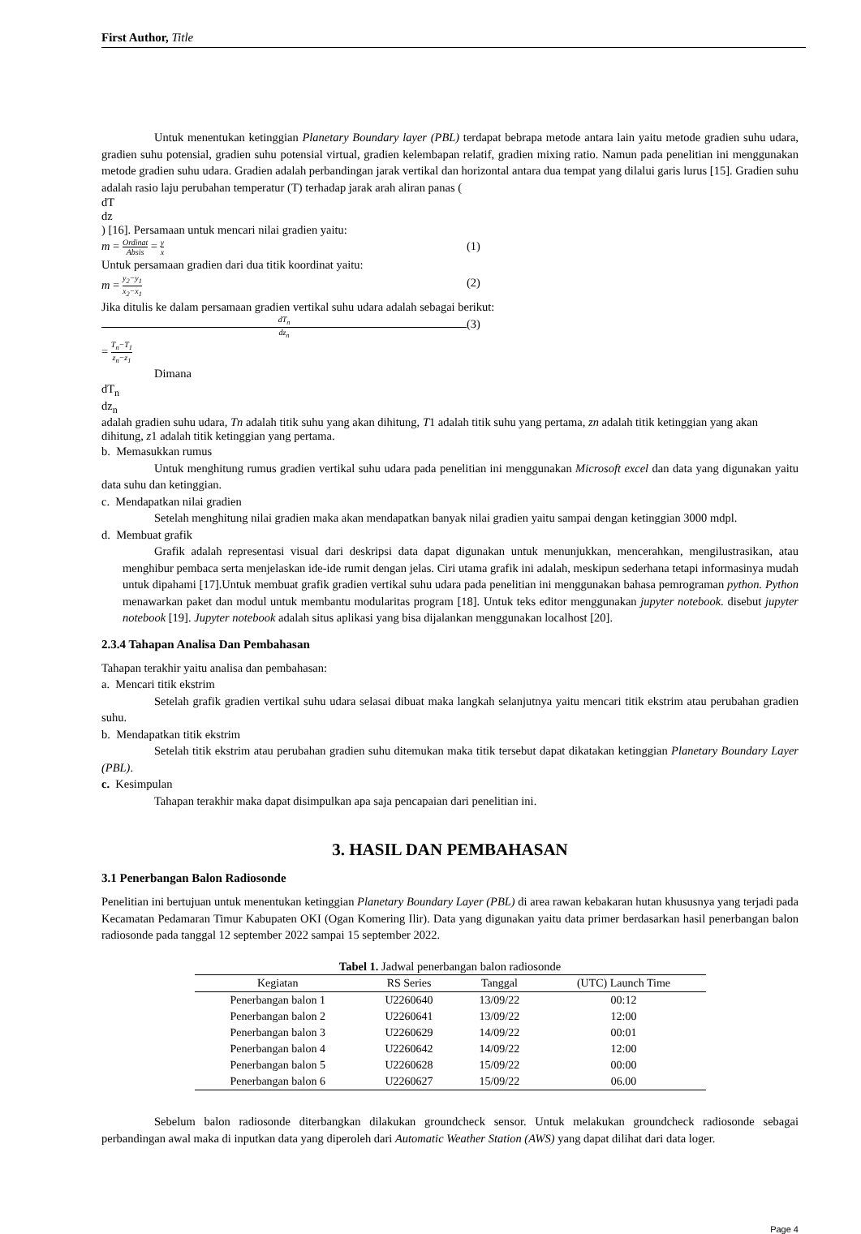First Author, Title
Untuk menentukan ketinggian Planetary Boundary layer (PBL) terdapat bebrapa metode antara lain yaitu metode gradien suhu udara, gradien suhu potensial, gradien suhu potensial virtual, gradien kelembapan relatif, gradien mixing ratio. Namun pada penelitian ini menggunakan metode gradien suhu udara. Gradien adalah perbandingan jarak vertikal dan horizontal antara dua tempat yang dilalui garis lurus [15]. Gradien suhu adalah rasio laju perubahan temperatur (T) terhadap jarak arah aliran panas (
dT
dz
) [16]. Persamaan untuk mencari nilai gradien yaitu:
m =
Ordinat
Absis
=
y
x
(1)
Untuk persamaan gradien dari dua titik koordinat yaitu:
m =
y<sub>2</sub>−y<sub>1</sub>
x<sub>2</sub>−x<sub>1</sub>
(2)
Jika ditulis ke dalam persamaan gradien vertikal suhu udara adalah sebagai berikut:
dT<sub>n</sub>
dz<sub>n</sub>
=
T<sub>n</sub>−T<sub>1</sub>
z<sub>n</sub>−z<sub>1</sub>
(3)
Dimana
dT<sub>n</sub>
dz<sub>n</sub>
adalah gradien suhu udara, Tn adalah titik suhu yang akan dihitung, T1 adalah titik suhu yang pertama, zn adalah titik ketinggian yang akan dihitung, z1 adalah titik ketinggian yang pertama.
b. Memasukkan rumus
Untuk menghitung rumus gradien vertikal suhu udara pada penelitian ini menggunakan Microsoft excel dan data yang digunakan yaitu data suhu dan ketinggian.
c. Mendapatkan nilai gradien
Setelah menghitung nilai gradien maka akan mendapatkan banyak nilai gradien yaitu sampai dengan ketinggian 3000 mdpl.
d. Membuat grafik
Grafik adalah representasi visual dari deskripsi data dapat digunakan untuk menunjukkan, mencerahkan, mengilustrasikan, atau menghibur pembaca serta menjelaskan ide-ide rumit dengan jelas. Ciri utama grafik ini adalah, meskipun sederhana tetapi informasinya mudah untuk dipahami [17].Untuk membuat grafik gradien vertikal suhu udara pada penelitian ini menggunakan bahasa pemrograman python. Python menawarkan paket dan modul untuk membantu modularitas program [18]. Untuk teks editor menggunakan jupyter notebook. disebut jupyter notebook [19]. Jupyter notebook adalah situs aplikasi yang bisa dijalankan menggunakan localhost [20].
2.3.4 Tahapan Analisa Dan Pembahasan
Tahapan terakhir yaitu analisa dan pembahasan:
a. Mencari titik ekstrim
Setelah grafik gradien vertikal suhu udara selasai dibuat maka langkah selanjutnya yaitu mencari titik ekstrim atau perubahan gradien suhu.
b. Mendapatkan titik ekstrim
Setelah titik ekstrim atau perubahan gradien suhu ditemukan maka titik tersebut dapat dikatakan ketinggian Planetary Boundary Layer (PBL).
c. Kesimpulan
Tahapan terakhir maka dapat disimpulkan apa saja pencapaian dari penelitian ini.
3. HASIL DAN PEMBAHASAN
3.1 Penerbangan Balon Radiosonde
Penelitian ini bertujuan untuk menentukan ketinggian Planetary Boundary Layer (PBL) di area rawan kebakaran hutan khususnya yang terjadi pada Kecamatan Pedamaran Timur Kabupaten OKI (Ogan Komering Ilir). Data yang digunakan yaitu data primer berdasarkan hasil penerbangan balon radiosonde pada tanggal 12 september 2022 sampai 15 september 2022.
Tabel 1. Jadwal penerbangan balon radiosonde
| Kegiatan | RS Series | Tanggal | (UTC) Launch Time |
| --- | --- | --- | --- |
| Penerbangan balon 1 | U2260640 | 13/09/22 | 00:12 |
| Penerbangan balon 2 | U2260641 | 13/09/22 | 12:00 |
| Penerbangan balon 3 | U2260629 | 14/09/22 | 00:01 |
| Penerbangan balon 4 | U2260642 | 14/09/22 | 12:00 |
| Penerbangan balon 5 | U2260628 | 15/09/22 | 00:00 |
| Penerbangan balon 6 | U2260627 | 15/09/22 | 06.00 |
Sebelum balon radiosonde diterbangkan dilakukan groundcheck sensor. Untuk melakukan groundcheck radiosonde sebagai perbandingan awal maka di inputkan data yang diperoleh dari Automatic Weather Station (AWS) yang dapat dilihat dari data loger.
Page 4